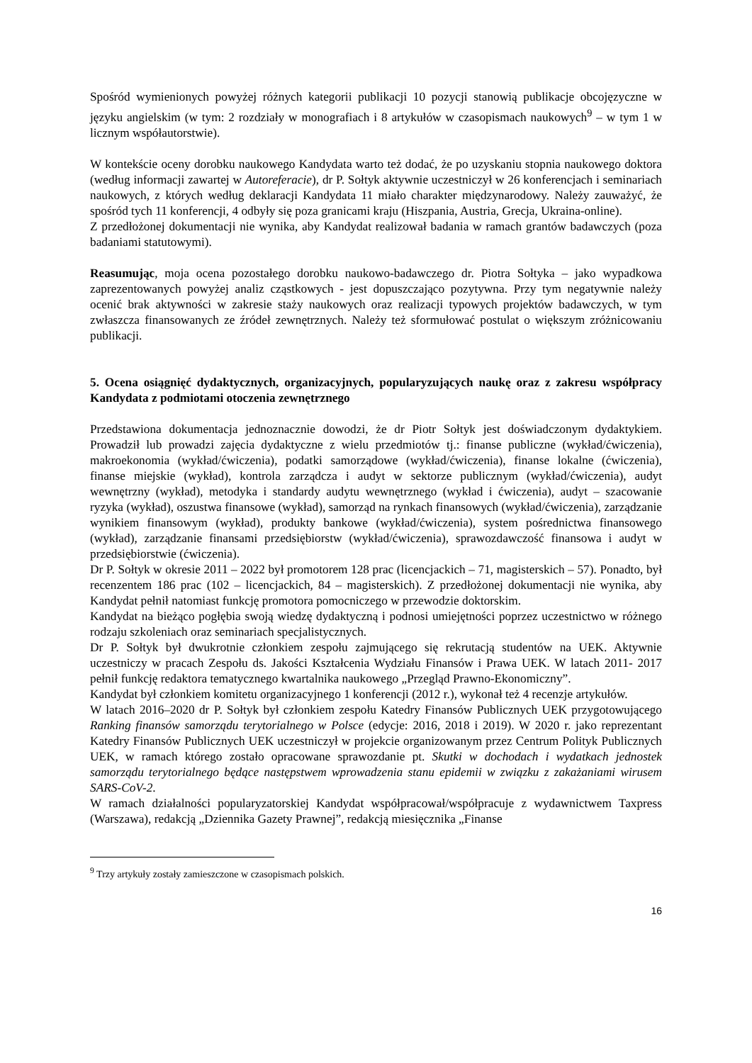Spośród wymienionych powyżej różnych kategorii publikacji 10 pozycji stanowią publikacje obcojęzyczne w języku angielskim (w tym: 2 rozdziały w monografiach i 8 artykułów w czasopismach naukowych<sup>9</sup> – w tym 1 w licznym współautorstwie).
W kontekście oceny dorobku naukowego Kandydata warto też dodać, że po uzyskaniu stopnia naukowego doktora (według informacji zawartej w Autoreferacie), dr P. Sołtyk aktywnie uczestniczył w 26 konferencjach i seminariach naukowych, z których według deklaracji Kandydata 11 miało charakter międzynarodowy. Należy zauważyć, że spośród tych 11 konferencji, 4 odbyły się poza granicami kraju (Hiszpania, Austria, Grecja, Ukraina-online).
Z przedłożonej dokumentacji nie wynika, aby Kandydat realizował badania w ramach grantów badawczych (poza badaniami statutowymi).
Reasumując, moja ocena pozostałego dorobku naukowo-badawczego dr. Piotra Sołtyka – jako wypadkowa zaprezentowanych powyżej analiz cząstkowych - jest dopuszczająco pozytywna. Przy tym negatywnie należy ocenić brak aktywności w zakresie staży naukowych oraz realizacji typowych projektów badawczych, w tym zwłaszcza finansowanych ze źródeł zewnętrznych. Należy też sformułować postulat o większym zróżnicowaniu publikacji.
5. Ocena osiągnięć dydaktycznych, organizacyjnych, popularyzujących naukę oraz z zakresu współpracy Kandydata z podmiotami otoczenia zewnętrznego
Przedstawiona dokumentacja jednoznacznie dowodzi, że dr Piotr Sołtyk jest doświadczonym dydaktykiem. Prowadził lub prowadzi zajęcia dydaktyczne z wielu przedmiotów tj.: finanse publiczne (wykład/ćwiczenia), makroekonomia (wykład/ćwiczenia), podatki samorządowe (wykład/ćwiczenia), finanse lokalne (ćwiczenia), finanse miejskie (wykład), kontrola zarządcza i audyt w sektorze publicznym (wykład/ćwiczenia), audyt wewnętrzny (wykład), metodyka i standardy audytu wewnętrznego (wykład i ćwiczenia), audyt – szacowanie ryzyka (wykład), oszustwa finansowe (wykład), samorząd na rynkach finansowych (wykład/ćwiczenia), zarządzanie wynikiem finansowym (wykład), produkty bankowe (wykład/ćwiczenia), system pośrednictwa finansowego (wykład), zarządzanie finansami przedsiębiorstw (wykład/ćwiczenia), sprawozdawczość finansowa i audyt w przedsiębiorstwie (ćwiczenia).
Dr P. Sołtyk w okresie 2011 – 2022 był promotorem 128 prac (licencjackich – 71, magisterskich – 57). Ponadto, był recenzentem 186 prac (102 – licencjackich, 84 – magisterskich). Z przedłożonej dokumentacji nie wynika, aby Kandydat pełnił natomiast funkcję promotora pomocniczego w przewodzie doktorskim.
Kandydat na bieżąco pogłębia swoją wiedzę dydaktyczną i podnosi umiejętności poprzez uczestnictwo w różnego rodzaju szkoleniach oraz seminariach specjalistycznych.
Dr P. Sołtyk był dwukrotnie członkiem zespołu zajmującego się rekrutacją studentów na UEK. Aktywnie uczestniczy w pracach Zespołu ds. Jakości Kształcenia Wydziału Finansów i Prawa UEK. W latach 2011- 2017 pełnił funkcję redaktora tematycznego kwartalnika naukowego „Przegląd Prawno-Ekonomiczny”.
Kandydat był członkiem komitetu organizacyjnego 1 konferencji (2012 r.), wykonał też 4 recenzje artykułów.
W latach 2016–2020 dr P. Sołtyk był członkiem zespołu Katedry Finansów Publicznych UEK przygotowującego Ranking finansów samorządu terytorialnego w Polsce (edycje: 2016, 2018 i 2019). W 2020 r. jako reprezentant Katedry Finansów Publicznych UEK uczestniczył w projekcie organizowanym przez Centrum Polityk Publicznych UEK, w ramach którego zostało opracowane sprawozdanie pt. Skutki w dochodach i wydatkach jednostek samorządu terytorialnego będące następstwem wprowadzenia stanu epidemii w związku z zakażaniami wirusem SARS-CoV-2.
W ramach działalności popularyzatorskiej Kandydat współpracował/współpracuje z wydawnictwem Taxpress (Warszawa), redakcją „Dziennika Gazety Prawnej”, redakcją miesięcznika „Finanse
<sup>9</sup> Trzy artykuły zostały zamieszczone w czasopismach polskich.
16